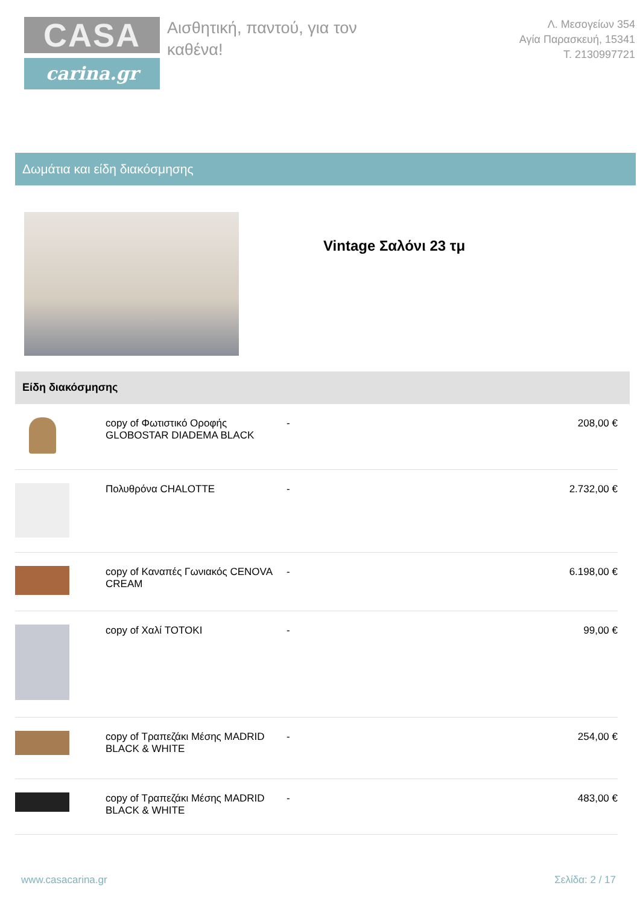CASA
carina.gr
Αισθητική, παντού, για τον καθένα!
Λ. Μεσογείων 354
Αγία Παρασκευή, 15341
T. 2130997721
Δωμάτια και είδη διακόσμησης
Vintage Σαλόνι 23 τμ
Είδη διακόσμησης
| | copy of Φωτιστικό Οροφής GLOBOSTAR DIADEMA BLACK | - | 208,00 € |
| | Πολυθρόνα CHALOTTE | - | 2.732,00 € |
| | copy of Καναπές Γωνιακός CENOVA CREAM | - | 6.198,00 € |
| | copy of Χαλί TOTOKI | - | 99,00 € |
| | copy of Τραπεζάκι Μέσης MADRID BLACK & WHITE | - | 254,00 € |
| | copy of Τραπεζάκι Μέσης MADRID BLACK & WHITE | - | 483,00 € |
www.casacarina.gr Σελίδα: 2 / 17